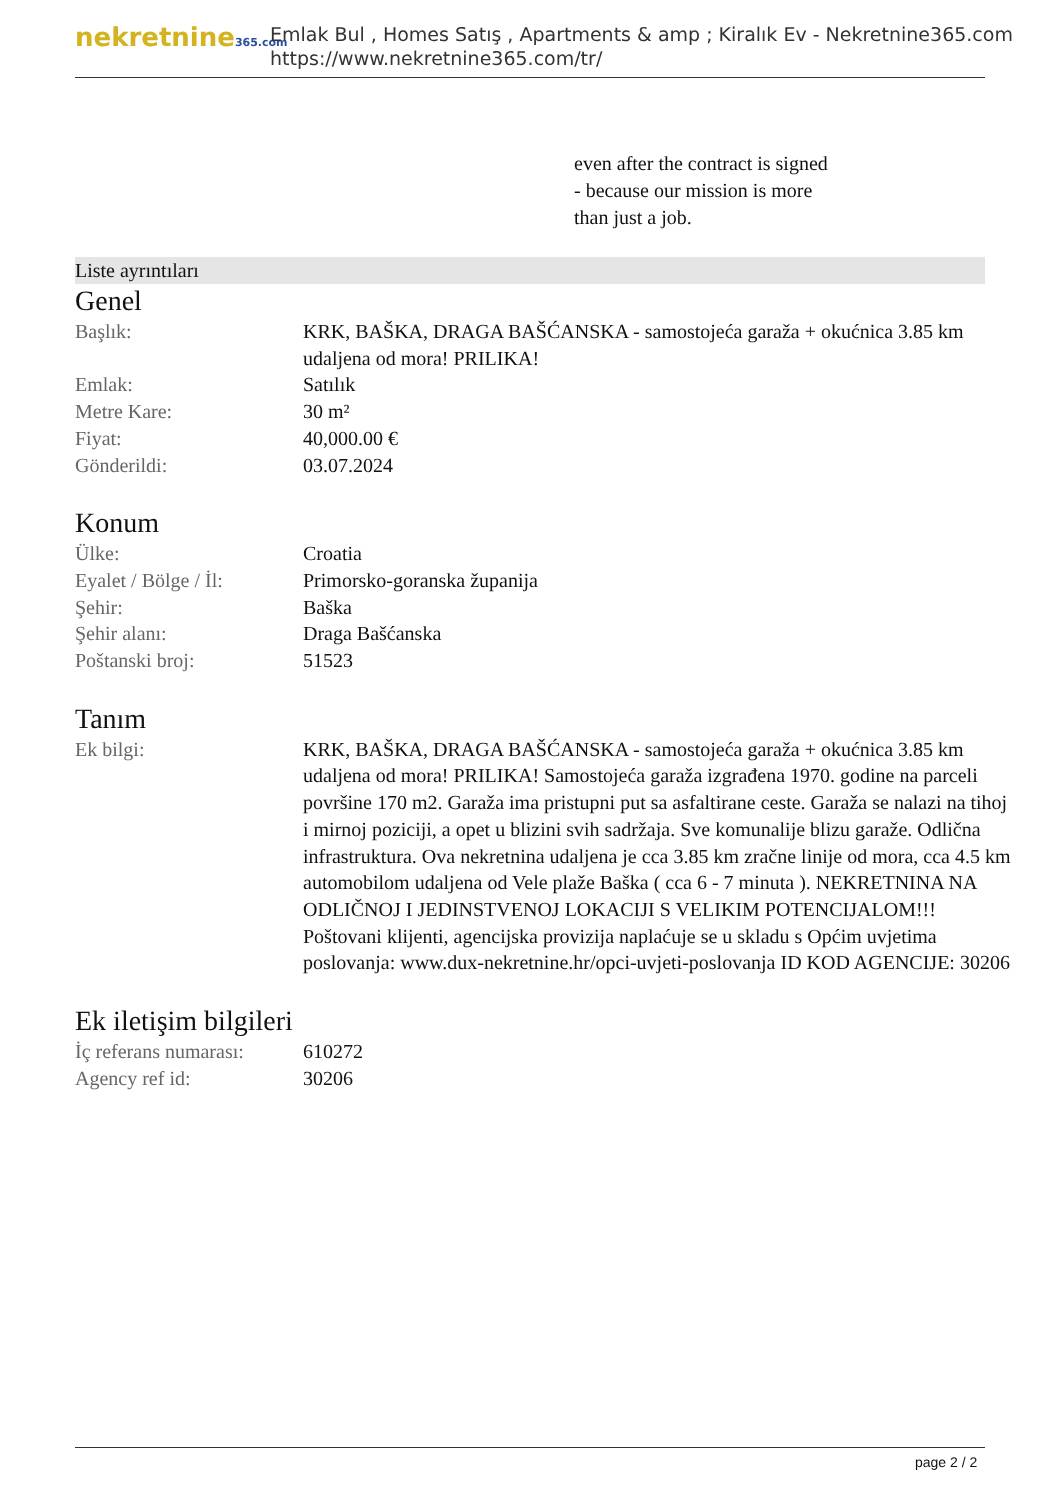nekretnine365.com
Emlak Bul , Homes Satış , Apartments & amp ; Kiralık Ev - Nekretnine365.com
https://www.nekretnine365.com/tr/
even after the contract is signed
- because our mission is more
than just a job.
Liste ayrıntıları
Genel
| Başlık: | KRK, BAŠKA, DRAGA BAŠĆANSKA - samostojeća garaža + okućnica 3.85 km udaljena od mora! PRILIKA! |
| Emlak: | Satılık |
| Metre Kare: | 30 m² |
| Fiyat: | 40,000.00 € |
| Gönderildi: | 03.07.2024 |
Konum
| Ülke: | Croatia |
| Eyalet / Bölge / İl: | Primorsko-goranska županija |
| Şehir: | Baška |
| Şehir alanı: | Draga Bašćanska |
| Poštanski broj: | 51523 |
Tanım
| Ek bilgi: | KRK, BAŠKA, DRAGA BAŠĆANSKA - samostojeća garaža + okućnica 3.85 km udaljena od mora! PRILIKA! Samostojeća garaža izgrađena 1970. godine na parceli površine 170 m2. Garaža ima pristupni put sa asfaltirane ceste. Garaža se nalazi na tihoj i mirnoj poziciji, a opet u blizini svih sadržaja. Sve komunalije blizu garaže. Odlična infrastruktura. Ova nekretnina udaljena je cca 3.85 km zračne linije od mora, cca 4.5 km automobilom udaljena od Vele plaže Baška ( cca 6 - 7 minuta ). NEKRETNINA NA ODLIČNOJ I JEDINSTVENOJ LOKACIJI S VELIKIM POTENCIJALOM!!! Poštovani klijenti, agencijska provizija naplaćuje se u skladu s Općim uvjetima poslovanja: www.dux-nekretnine.hr/opci-uvjeti-poslovanja ID KOD AGENCIJE: 30206 |
Ek iletişim bilgileri
| İç referans numarası: | 610272 |
| Agency ref id: | 30206 |
page 2 / 2